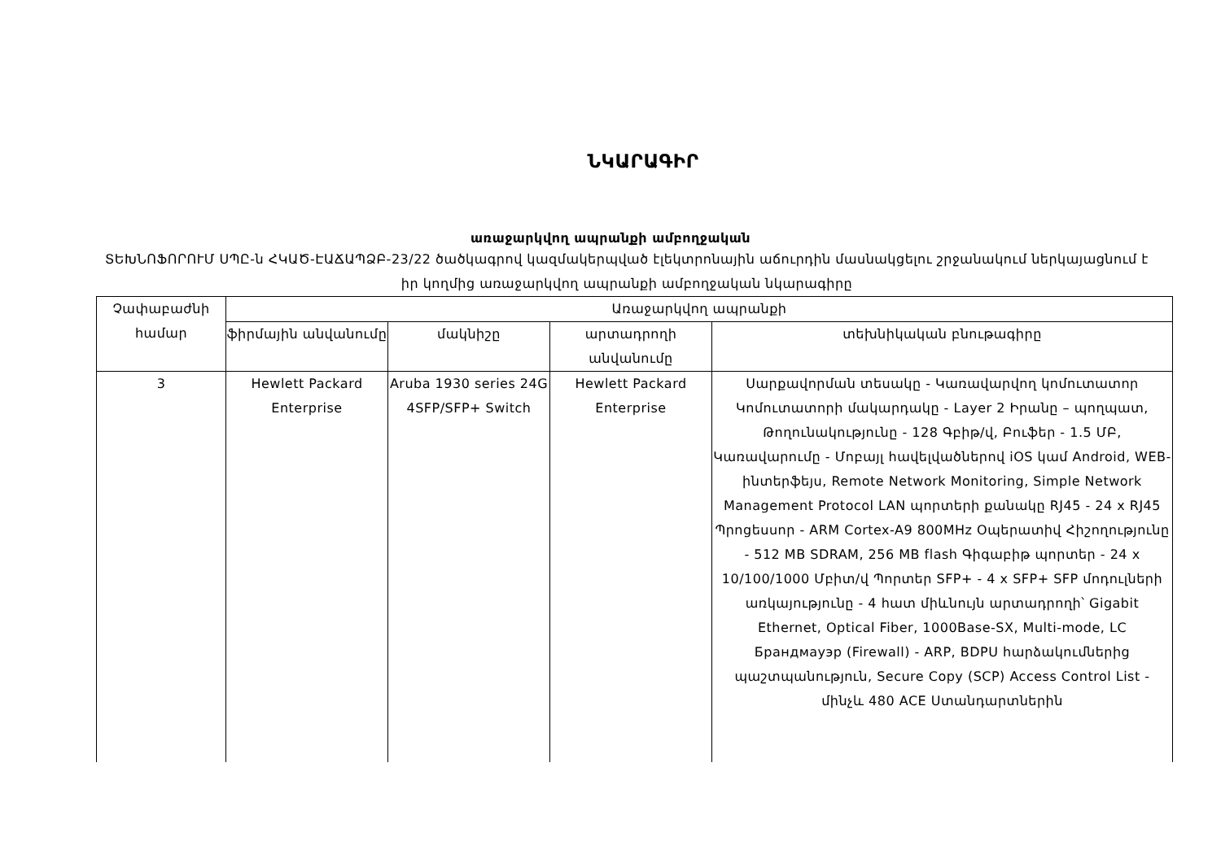ՆԿԱՐԱԳԻՐ
առաջարկվող ապրանքի ամբողջական
ՏԵԽՆՈՖՈՐՈՒՄ ՍՊԸ-ն ՀԿԱԾ-ԷԱՃԱՊՁԲ-23/22 ծածկագրով կազմակերպված էլեկտրոնային աճուրդին մասնակցելու շրջանակում ներկայացնում է իր կողմից առաջարկվող ապրանքի ամբողջական նկարագիրը
| Չափաբաժնի համար | Առաջարկվող ապրանքի | | | |
| --- | --- | --- | --- | --- |
| | ֆիրմային անվանումը | մակնիշը | արտադրողի անվանումը | տեխնիկական բնութագիրը |
| 3 | Hewlett Packard Enterprise | Aruba 1930 series 24G 4SFP/SFP+ Switch | Hewlett Packard Enterprise | Սարքավորման տեսակը - Կառավարվող կոմուտատոր Կոմուտատորի մակարդակը - Layer 2 Իրանը – պողպատ, Թողունակությունը - 128 Գբիթ/վ, Բուֆեր - 1.5 ՄԲ, Կառավարումը - Մոբայլ հավելվածներով iOS կամ Android, WEB-ինտերֆեյս, Remote Network Monitoring, Simple Network Management Protocol LAN պորտերի քանակը RJ45 - 24 x RJ45 Պրոցեսսոր - ARM Cortex-A9 800MHz Օպերատիվ Հիշողությունը - 512 MB SDRAM, 256 MB flash Գիգաբիթ պորտեր - 24 x 10/100/1000 Մբիտ/վ Պորտեր SFP+ - 4 x SFP+ SFP մոդուլների առկայությունը - 4 հատ միևնույն արտադրողի՝ Gigabit Ethernet, Optical Fiber, 1000Base-SX, Multi-mode, LC Брандмауэр (Firewall) - ARP, BDPU հարձակումներից պաշտպանություն, Secure Copy (SCP) Access Control List - մինչև 480 ACE Ստանդարտներին |